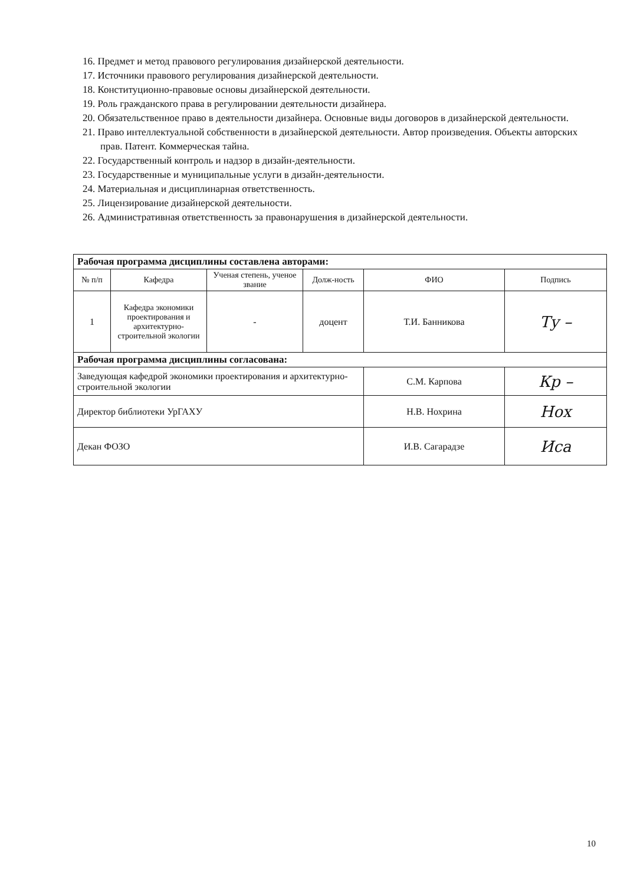16. Предмет и метод правового регулирования дизайнерской деятельности.
17. Источники правового регулирования дизайнерской деятельности.
18. Конституционно-правовые основы дизайнерской деятельности.
19. Роль гражданского права в регулировании деятельности дизайнера.
20. Обязательственное право в деятельности дизайнера. Основные виды договоров в дизайнерской деятельности.
21. Право интеллектуальной собственности в дизайнерской деятельности. Автор произведения. Объекты авторских прав. Патент. Коммерческая тайна.
22. Государственный контроль и надзор в дизайн-деятельности.
23. Государственные и муниципальные услуги в дизайн-деятельности.
24. Материальная и дисциплинарная ответственность.
25. Лицензирование дизайнерской деятельности.
26. Административная ответственность за правонарушения в дизайнерской деятельности.
| Рабочая программа дисциплины составлена авторами: | | | | | |
| № п/п | Кафедра | Ученая степень, ученое звание | Долж-ность | ФИО | Подпись |
| 1 | Кафедра экономики проектирования и архитектурно-строительной экологии | - | доцент | Т.И. Банникова | Ту – |
| Рабочая программа дисциплины согласована: | | | | | |
| Заведующая кафедрой экономики проектирования и архитектурно-строительной экологии | | | | С.М. Карпова | Кр – |
| Директор библиотеки УрГАХУ | | | | Н.В. Нохрина | Нох |
| Декан ФОЗО | | | | И.В. Сагарадзе | Иса |
10